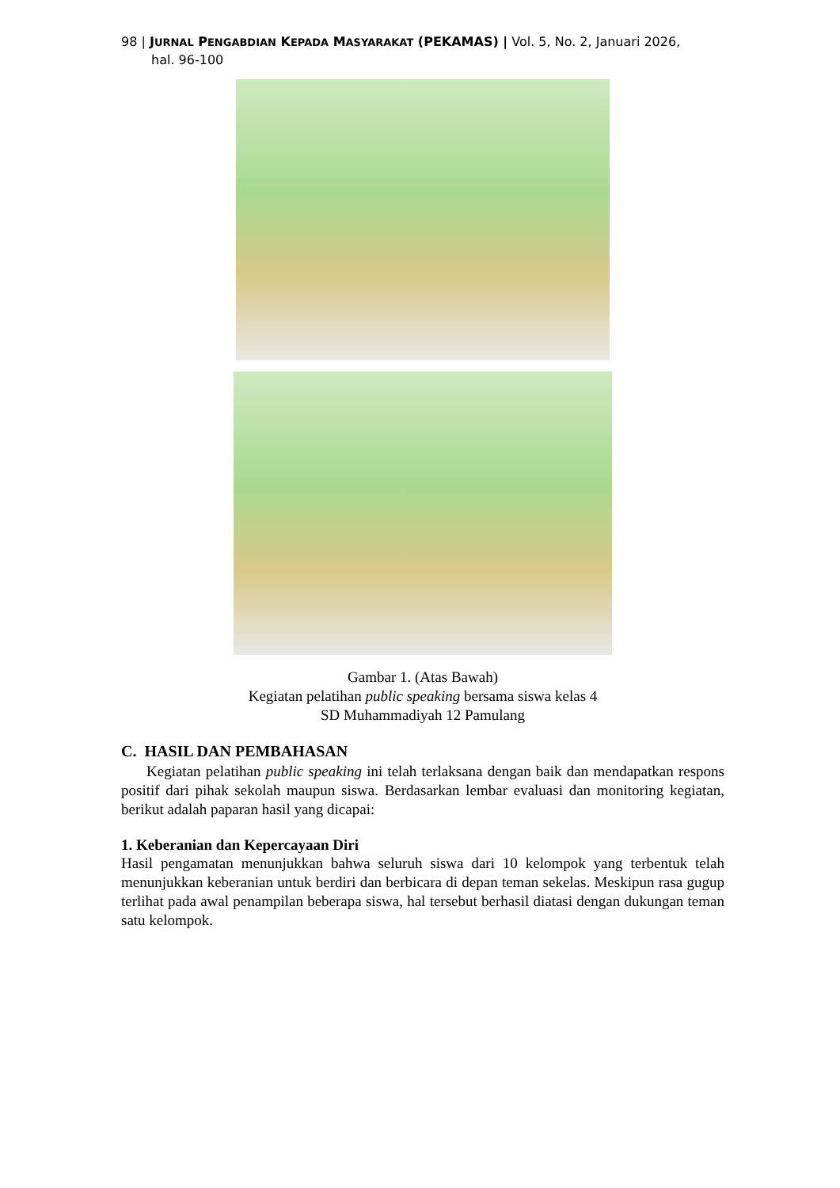98 | JURNAL PENGABDIAN KEPADA MASYARAKAT (PEKAMAS) | Vol. 5, No. 2, Januari 2026,
hal. 96-100
Gambar 1. (Atas Bawah)
Kegiatan pelatihan public speaking bersama siswa kelas 4
SD Muhammadiyah 12 Pamulang
C. HASIL DAN PEMBAHASAN
Kegiatan pelatihan public speaking ini telah terlaksana dengan baik dan mendapatkan respons positif dari pihak sekolah maupun siswa. Berdasarkan lembar evaluasi dan monitoring kegiatan, berikut adalah paparan hasil yang dicapai:
1. Keberanian dan Kepercayaan Diri
Hasil pengamatan menunjukkan bahwa seluruh siswa dari 10 kelompok yang terbentuk telah menunjukkan keberanian untuk berdiri dan berbicara di depan teman sekelas. Meskipun rasa gugup terlihat pada awal penampilan beberapa siswa, hal tersebut berhasil diatasi dengan dukungan teman satu kelompok.